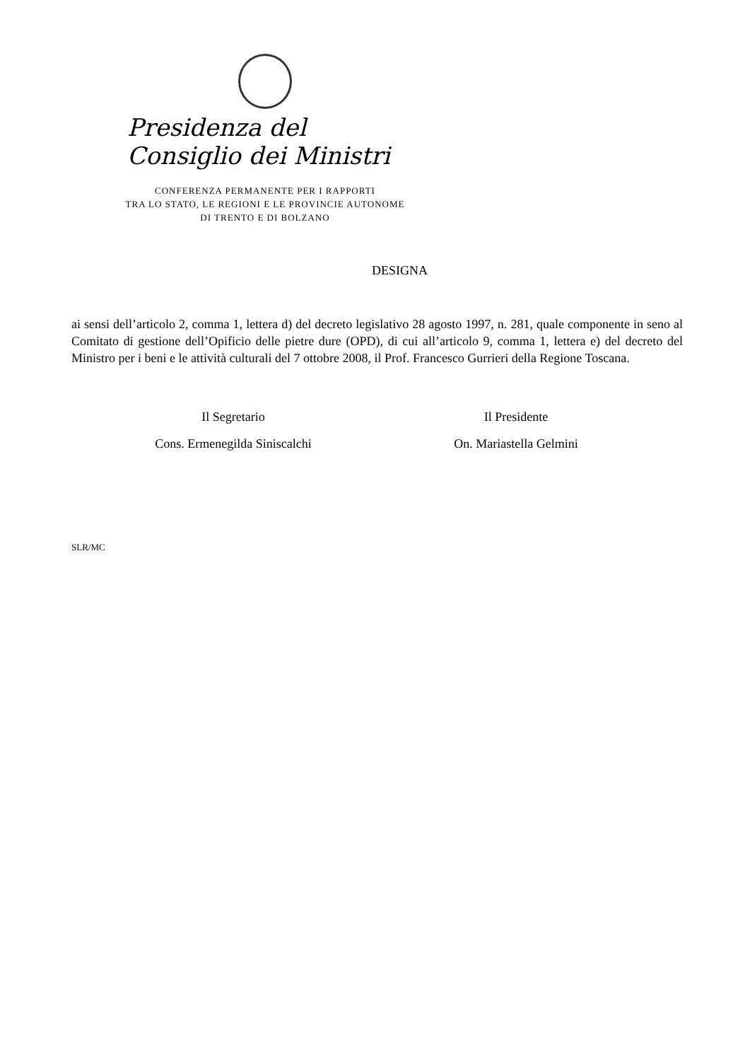Presidenza del Consiglio dei Ministri
CONFERENZA PERMANENTE PER I RAPPORTI
TRA LO STATO, LE REGIONI E LE PROVINCIE AUTONOME
DI TRENTO E DI BOLZANO
DESIGNA
ai sensi dell’articolo 2, comma 1, lettera d) del decreto legislativo 28 agosto 1997, n. 281, quale componente in seno al Comitato di gestione dell’Opificio delle pietre dure (OPD), di cui all’articolo 9, comma 1, lettera e) del decreto del Ministro per i beni e le attività culturali del 7 ottobre 2008, il Prof. Francesco Gurrieri della Regione Toscana.
Il Segretario
Cons. Ermenegilda Siniscalchi
Il Presidente
On. Mariastella Gelmini
SLR/MC